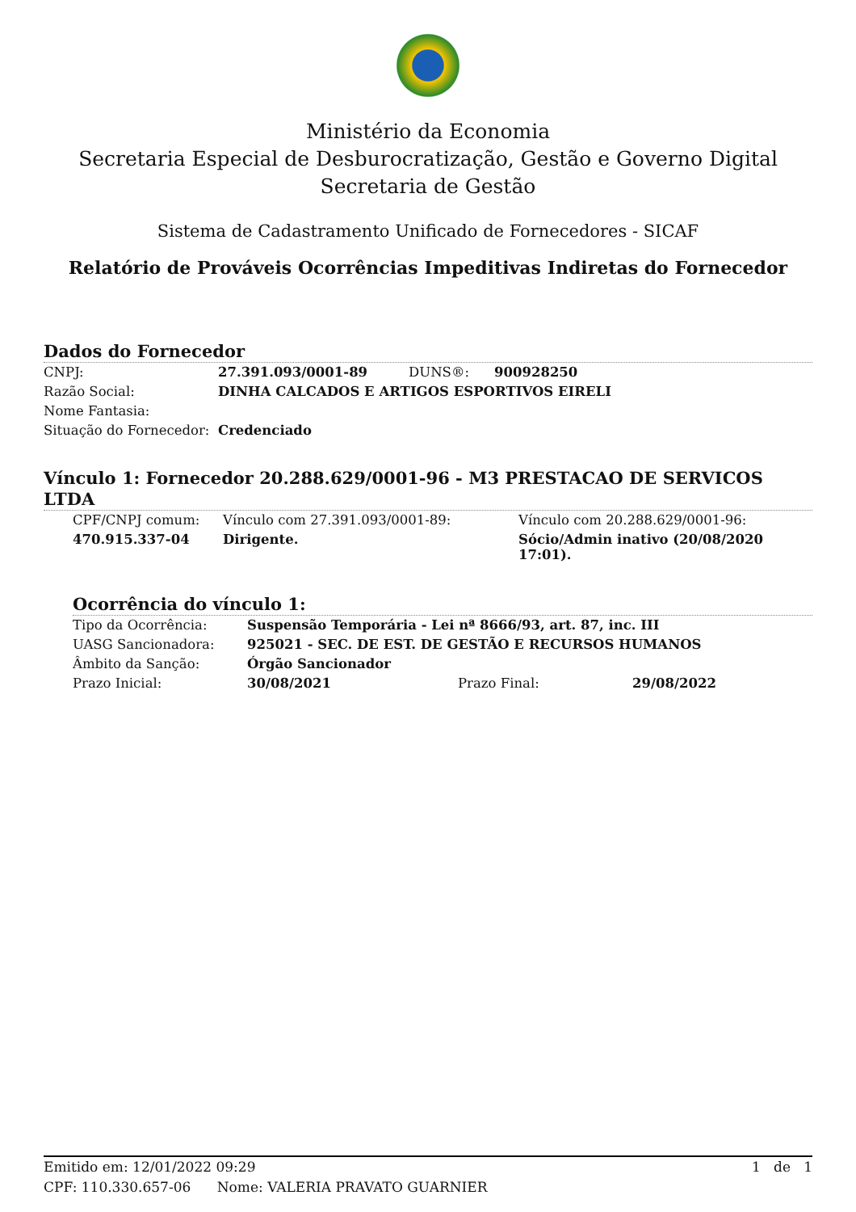Ministério da Economia
Secretaria Especial de Desburocratização, Gestão e Governo Digital
Secretaria de Gestão
Sistema de Cadastramento Unificado de Fornecedores - SICAF
Relatório de Prováveis Ocorrências Impeditivas Indiretas do Fornecedor
Dados do Fornecedor
| CNPJ: | 27.391.093/0001-89 | DUNS®: | 900928250 |
| Razão Social: | DINHA CALCADOS E ARTIGOS ESPORTIVOS EIRELI | | |
| Nome Fantasia: | | | |
| Situação do Fornecedor: | Credenciado | | |
Vínculo 1: Fornecedor 20.288.629/0001-96 - M3 PRESTACAO DE SERVICOS LTDA
| CPF/CNPJ comum: | Vínculo com 27.391.093/0001-89: | Vínculo com 20.288.629/0001-96: |
| 470.915.337-04 | Dirigente. | Sócio/Admin inativo (20/08/2020 17:01). |
Ocorrência do vínculo 1:
| Tipo da Ocorrência: | Suspensão Temporária - Lei nª 8666/93, art. 87, inc. III | | |
| UASG Sancionadora: | 925021 - SEC. DE EST. DE GESTÃO E RECURSOS HUMANOS | | |
| Âmbito da Sanção: | Órgão Sancionador | | |
| Prazo Inicial: | 30/08/2021 | Prazo Final: | 29/08/2022 |
Emitido em: 12/01/2022 09:29 1 de 1
CPF: 110.330.657-06 Nome: VALERIA PRAVATO GUARNIER